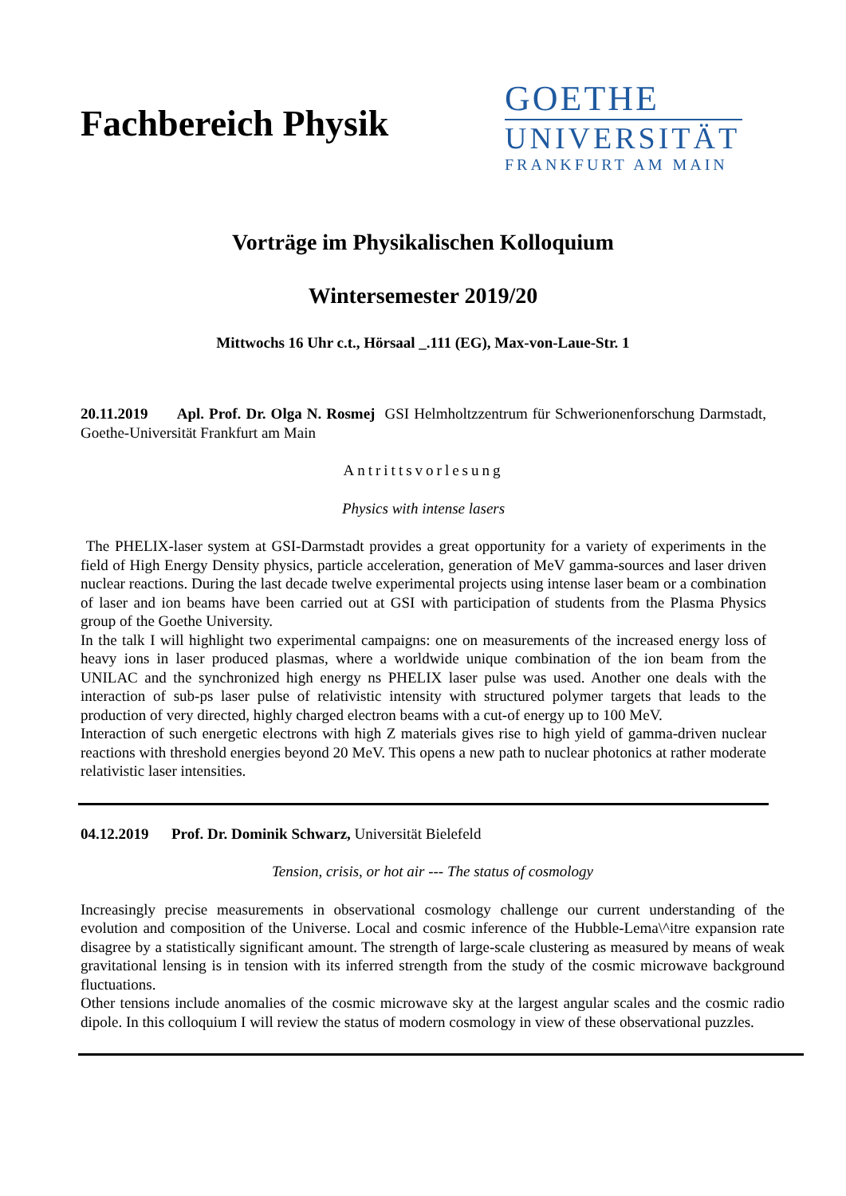Fachbereich Physik
GOETHE
UNIVERSITÄT
FRANKFURT AM MAIN
Vorträge im Physikalischen Kolloquium
Wintersemester 2019/20
Mittwochs 16 Uhr c.t., Hörsaal _.111 (EG), Max-von-Laue-Str. 1
20.11.2019 Apl. Prof. Dr. Olga N. Rosmej GSI Helmholtzzentrum für Schwerionenforschung Darmstadt, Goethe-Universität Frankfurt am Main
Antrittsvorlesung
Physics with intense lasers
The PHELIX-laser system at GSI-Darmstadt provides a great opportunity for a variety of experiments in the field of High Energy Density physics, particle acceleration, generation of MeV gamma-sources and laser driven nuclear reactions. During the last decade twelve experimental projects using intense laser beam or a combination of laser and ion beams have been carried out at GSI with participation of students from the Plasma Physics group of the Goethe University.
In the talk I will highlight two experimental campaigns: one on measurements of the increased energy loss of heavy ions in laser produced plasmas, where a worldwide unique combination of the ion beam from the UNILAC and the synchronized high energy ns PHELIX laser pulse was used. Another one deals with the interaction of sub-ps laser pulse of relativistic intensity with structured polymer targets that leads to the production of very directed, highly charged electron beams with a cut-of energy up to 100 MeV.
Interaction of such energetic electrons with high Z materials gives rise to high yield of gamma-driven nuclear reactions with threshold energies beyond 20 MeV. This opens a new path to nuclear photonics at rather moderate relativistic laser intensities.
04.12.2019 Prof. Dr. Dominik Schwarz, Universität Bielefeld
Tension, crisis, or hot air --- The status of cosmology
Increasingly precise measurements in observational cosmology challenge our current understanding of the evolution and composition of the Universe. Local and cosmic inference of the Hubble-Lema\^itre expansion rate disagree by a statistically significant amount. The strength of large-scale clustering as measured by means of weak gravitational lensing is in tension with its inferred strength from the study of the cosmic microwave background fluctuations.
Other tensions include anomalies of the cosmic microwave sky at the largest angular scales and the cosmic radio dipole. In this colloquium I will review the status of modern cosmology in view of these observational puzzles.